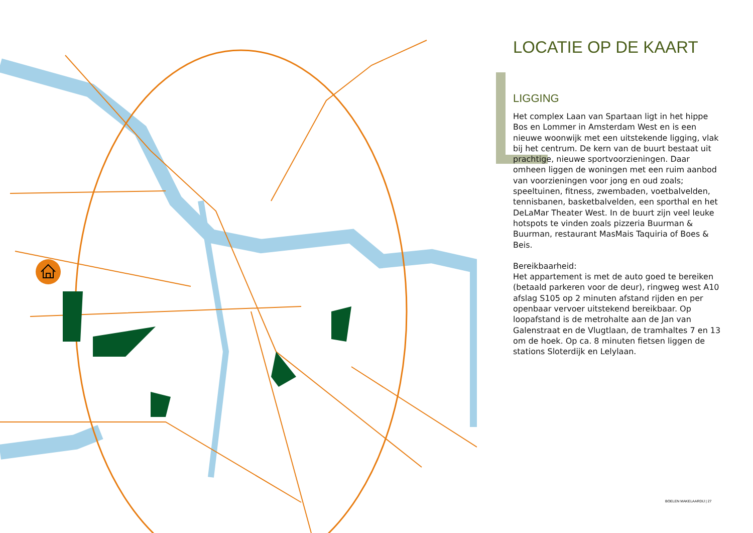LOCATIE OP DE KAART
LIGGING
Het complex Laan van Spartaan ligt in het hippe Bos en Lommer in Amsterdam West en is een nieuwe woonwijk met een uitstekende ligging, vlak bij het centrum. De kern van de buurt bestaat uit prachtige, nieuwe sportvoorzieningen. Daar omheen liggen de woningen met een ruim aanbod van voorzieningen voor jong en oud zoals; speeltuinen, fitness, zwembaden, voetbalvelden, tennisbanen, basketbalvelden, een sporthal en het DeLaMar Theater West. In de buurt zijn veel leuke hotspots te vinden zoals pizzeria Buurman & Buurman, restaurant MasMais Taquiria of Boes & Beis.
Bereikbaarheid:
Het appartement is met de auto goed te bereiken (betaald parkeren voor de deur), ringweg west A10 afslag S105 op 2 minuten afstand rijden en per openbaar vervoer uitstekend bereikbaar. Op loopafstand is de metrohalte aan de Jan van Galenstraat en de Vlugtlaan, de tramhaltes 7 en 13 om de hoek. Op ca. 8 minuten fietsen liggen de stations Sloterdijk en Lelylaan.
BOELEN MAKELAARDIJ | 27